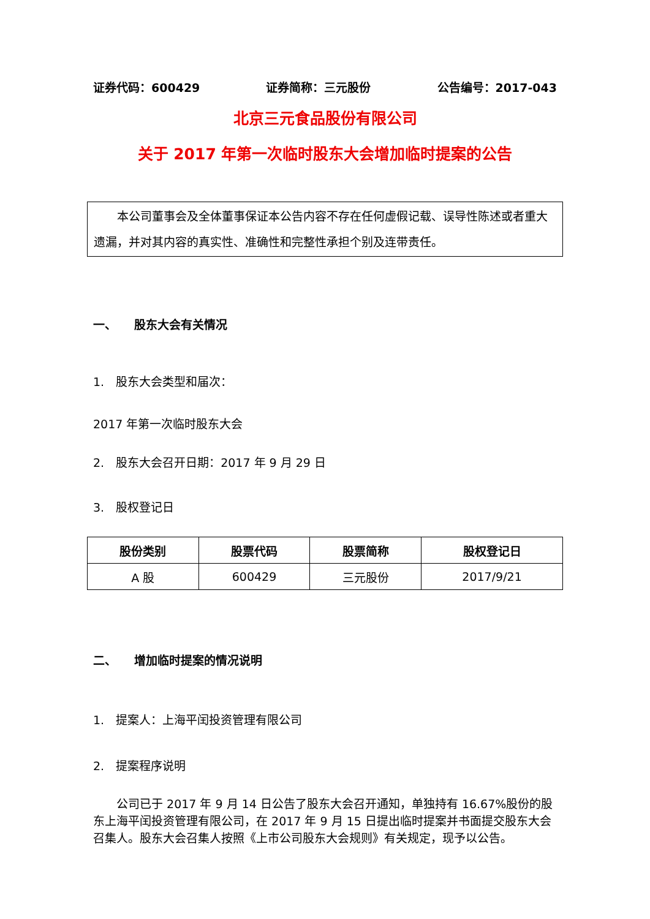证券代码：600429 证券简称：三元股份 公告编号：2017-043
北京三元食品股份有限公司
关于 2017 年第一次临时股东大会增加临时提案的公告
　　本公司董事会及全体董事保证本公告内容不存在任何虚假记载、误导性陈述或者重大遗漏，并对其内容的真实性、准确性和完整性承担个别及连带责任。
一、　　股东大会有关情况
1.　股东大会类型和届次：
2017 年第一次临时股东大会
2.　股东大会召开日期：2017 年 9 月 29 日
3.　股权登记日
| 股份类别 | 股票代码 | 股票简称 | 股权登记日 |
| --- | --- | --- | --- |
| A 股 | 600429 | 三元股份 | 2017/9/21 |
二、　　增加临时提案的情况说明
1.　提案人：上海平闰投资管理有限公司
2.　提案程序说明
　　公司已于 2017 年 9 月 14 日公告了股东大会召开通知，单独持有 16.67%股份的股东上海平闰投资管理有限公司，在 2017 年 9 月 15 日提出临时提案并书面提交股东大会召集人。股东大会召集人按照《上市公司股东大会规则》有关规定，现予以公告。